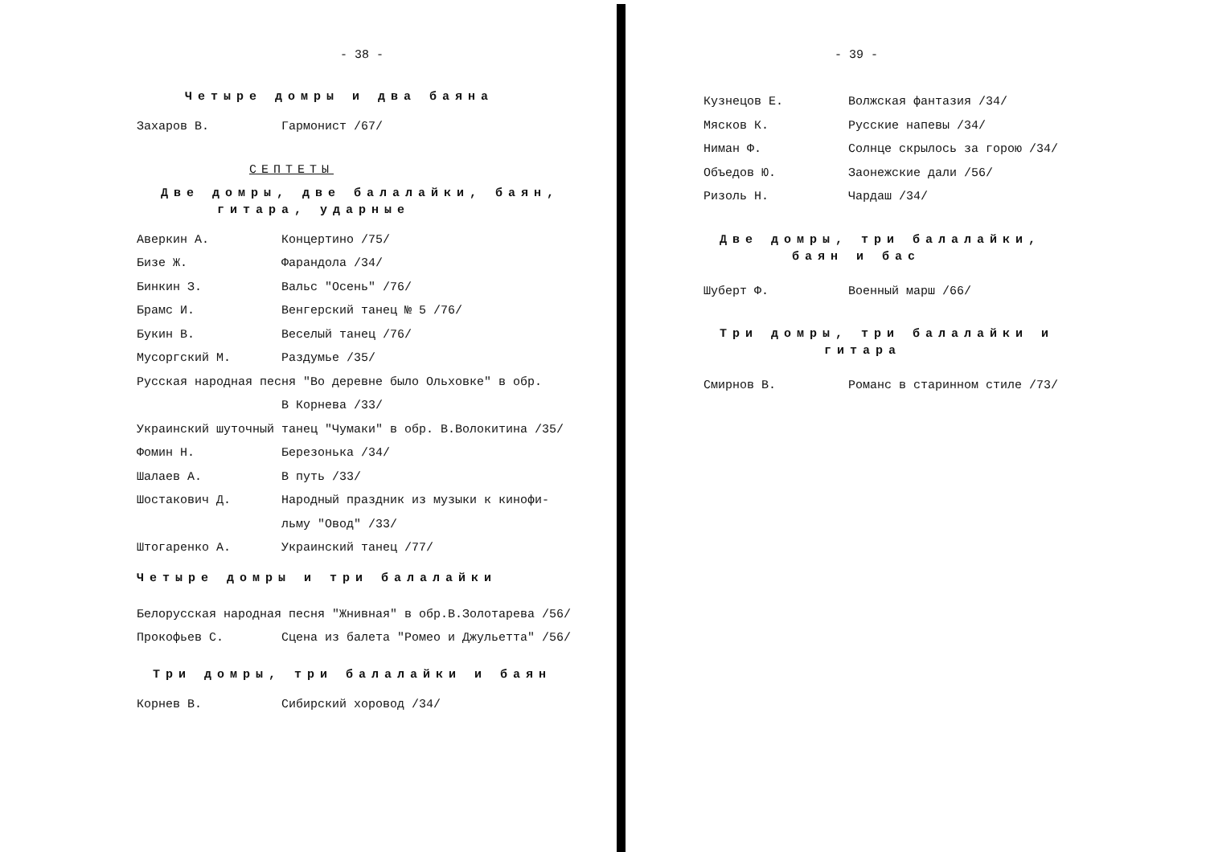- 38 -
Четыре домры и два баяна
Захаров В. Гармонист /67/
СЕПТЕТЫ
Две домры, две балалайки, баян,
гитара, ударные
Аверкин А. Концертино /75/
Бизе Ж. Фарандола /34/
Бинкин З. Вальс "Осень" /76/
Брамс И. Венгерский танец № 5 /76/
Букин В. Веселый танец /76/
Мусоргский М. Раздумье /35/
Русская народная песня "Во деревне было Ольховке" в обр.
В Корнева /33/
Украинский шуточный танец "Чумаки" в обр. В.Волокитина /35/
Фомин Н. Березонька /34/
Шалаев А. В путь /33/
Шостакович Д. Народный праздник из музыки к кинофи-
льму "Овод" /33/
Штогаренко А. Украинский танец /77/
Четыре домры и три балалайки
Белорусская народная песня "Жнивная" в обр.В.Золотарева /56/
Прокофьев С. Сцена из балета "Ромео и Джульетта" /56/
Три домры, три балалайки и баян
Корнев В. Сибирский хоровод /34/
- 39 -
Кузнецов Е. Волжская фантазия /34/
Мясков К. Русские напевы /34/
Ниман Ф. Солнце скрылось за горою /34/
Объедов Ю. Заонежские дали /56/
Ризоль Н. Чардаш /34/
Две домры, три балалайки,
баян и бас
Шуберт Ф. Военный марш /66/
Три домры, три балалайки и
гитара
Смирнов В. Романс в старинном стиле /73/